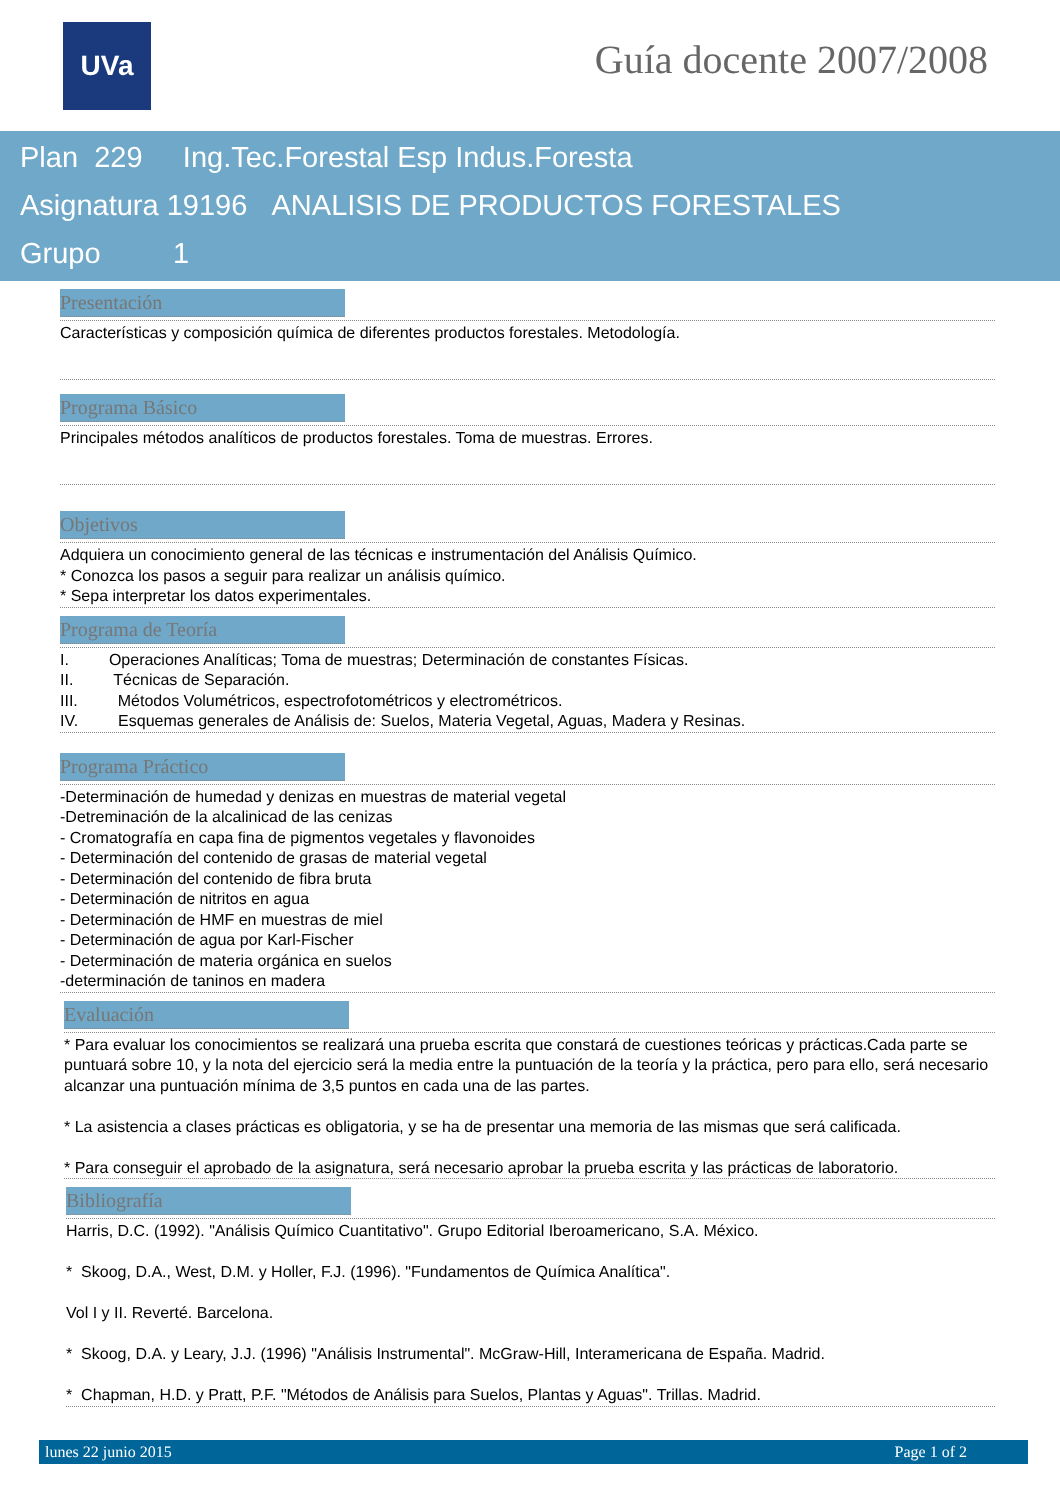UVa Guía docente 2007/2008
Plan 229 Ing.Tec.Forestal Esp Indus.Foresta
Asignatura 19196 ANALISIS DE PRODUCTOS FORESTALES
Grupo 1
Presentación
Características y composición química de diferentes productos forestales. Metodología.
Programa Básico
Principales métodos analíticos de productos forestales. Toma de muestras. Errores.
Objetivos
Adquiera un conocimiento general de las técnicas e instrumentación del Análisis Químico.
* Conozca los pasos a seguir para realizar un análisis químico.
* Sepa interpretar los datos experimentales.
Programa de Teoría
I. Operaciones Analíticas; Toma de muestras; Determinación de constantes Físicas.
II. Técnicas de Separación.
III. Métodos Volumétricos, espectrofotométricos y electrométricos.
IV. Esquemas generales de Análisis de: Suelos, Materia Vegetal, Aguas, Madera y Resinas.
Programa Práctico
-Determinación de humedad y denizas en muestras de material vegetal
-Detreminación de la alcalinicad de las cenizas
- Cromatografía en capa fina de pigmentos vegetales y flavonoides
- Determinación del contenido de grasas de material vegetal
- Determinación del contenido de fibra bruta
- Determinación de nitritos en agua
- Determinación de HMF en muestras de miel
- Determinación de agua por Karl-Fischer
- Determinación de materia orgánica en suelos
-determinación de taninos en madera
Evaluación
* Para evaluar los conocimientos se realizará una prueba escrita que constará de cuestiones teóricas y prácticas.Cada parte se puntuará sobre 10, y la nota del ejercicio será la media entre la puntuación de la teoría y la práctica, pero para ello, será necesario alcanzar una puntuación mínima de 3,5 puntos en cada una de las partes.
* La asistencia a clases prácticas es obligatoria, y se ha de presentar una memoria de las mismas que será calificada.
* Para conseguir el aprobado de la asignatura, será necesario aprobar la prueba escrita y las prácticas de laboratorio.
Bibliografía
Harris, D.C. (1992). "Análisis Químico Cuantitativo". Grupo Editorial Iberoamericano, S.A. México.
* Skoog, D.A., West, D.M. y Holler, F.J. (1996). "Fundamentos de Química Analítica".
Vol I y II. Reverté. Barcelona.
* Skoog, D.A. y Leary, J.J. (1996) "Análisis Instrumental". McGraw-Hill, Interamericana de España. Madrid.
* Chapman, H.D. y Pratt, P.F. "Métodos de Análisis para Suelos, Plantas y Aguas". Trillas. Madrid.
lunes 22 junio 2015 Page 1 of 2